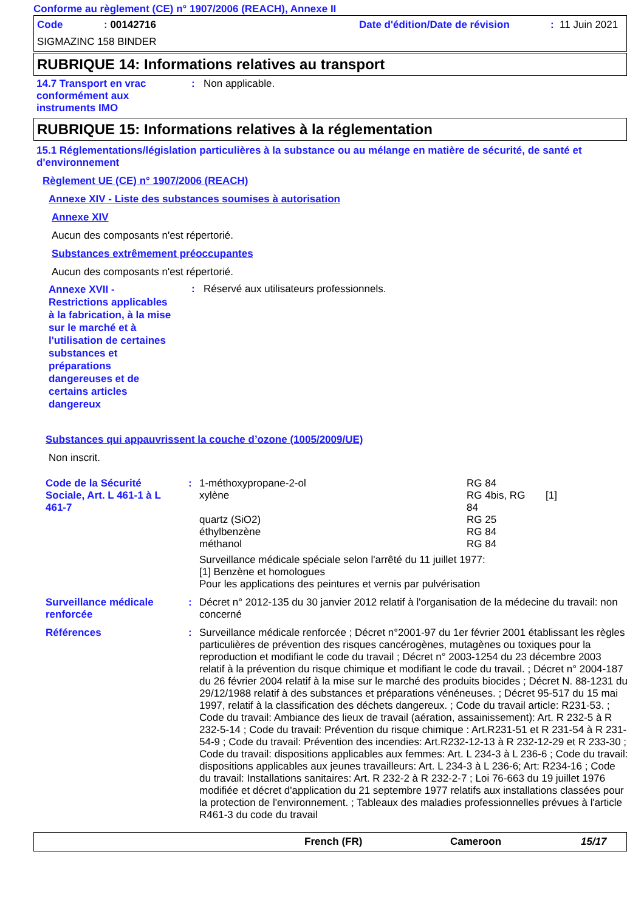Conforme au règlement (CE) n° 1907/2006 (REACH), Annexe II
| Code | : 00142716 | Date d'édition/Date de révision | : 11 Juin 2021 |
SIGMAZINC 158 BINDER
RUBRIQUE 14: Informations relatives au transport
| 14.7 Transport en vrac conformément aux instruments IMO | : | Non applicable. |
RUBRIQUE 15: Informations relatives à la réglementation
15.1 Réglementations/législation particulières à la substance ou au mélange en matière de sécurité, de santé et d'environnement
Règlement UE (CE) n° 1907/2006 (REACH)
Annexe XIV - Liste des substances soumises à autorisation
Annexe XIV
Aucun des composants n'est répertorié.
Substances extrêmement préoccupantes
Aucun des composants n'est répertorié.
| Annexe XVII - Restrictions applicables à la fabrication, à la mise sur le marché et à l'utilisation de certaines substances et préparations dangereuses et de certains articles dangereux | : | Réservé aux utilisateurs professionnels. |
Substances qui appauvrissent la couche d’ozone (1005/2009/UE)
Non inscrit.
| Code de la Sécurité Sociale, Art. L 461-1 à L 461-7 | : | / 1-méthoxypropane-2-ol / RG 84 / / / xylène / RG 4bis, RG 84 / [1] / / quartz (SiO2) / RG 25 / / / éthylbenzène / RG 84 / / / méthanol / RG 84 / / Surveillance médicale spéciale selon l'arrêté du 11 juillet 1977: [1] Benzène et homologues Pour les applications des peintures et vernis par pulvérisation |
| Surveillance médicale renforcée | : | Décret n° 2012-135 du 30 janvier 2012 relatif à l'organisation de la médecine du travail: non concerné |
| Références | : | Surveillance médicale renforcée ; Décret n°2001-97 du 1er février 2001 établissant les règles particulières de prévention des risques cancérogènes, mutagènes ou toxiques pour la reproduction et modifiant le code du travail ; Décret n° 2003-1254 du 23 décembre 2003 relatif à la prévention du risque chimique et modifiant le code du travail. ; Décret n° 2004-187 du 26 février 2004 relatif à la mise sur le marché des produits biocides ; Décret N. 88-1231 du 29/12/1988 relatif à des substances et préparations vénéneuses. ; Décret 95-517 du 15 mai 1997, relatif à la classification des déchets dangereux. ; Code du travail article: R231-53. ; Code du travail: Ambiance des lieux de travail (aération, assainissement): Art. R 232-5 à R 232-5-14 ; Code du travail: Prévention du risque chimique : Art.R231-51 et R 231-54 à R 231-54-9 ; Code du travail: Prévention des incendies: Art.R232-12-13 à R 232-12-29 et R 233-30 ; Code du travail: dispositions applicables aux femmes: Art. L 234-3 à L 236-6 ; Code du travail: dispositions applicables aux jeunes travailleurs: Art. L 234-3 à L 236-6; Art: R234-16 ; Code du travail: Installations sanitaires: Art. R 232-2 à R 232-2-7 ; Loi 76-663 du 19 juillet 1976 modifiée et décret d'application du 21 septembre 1977 relatifs aux installations classées pour la protection de l'environnement. ; Tableaux des maladies professionnelles prévues à l'article R461-3 du code du travail |
French (FR) Cameroon 15/17